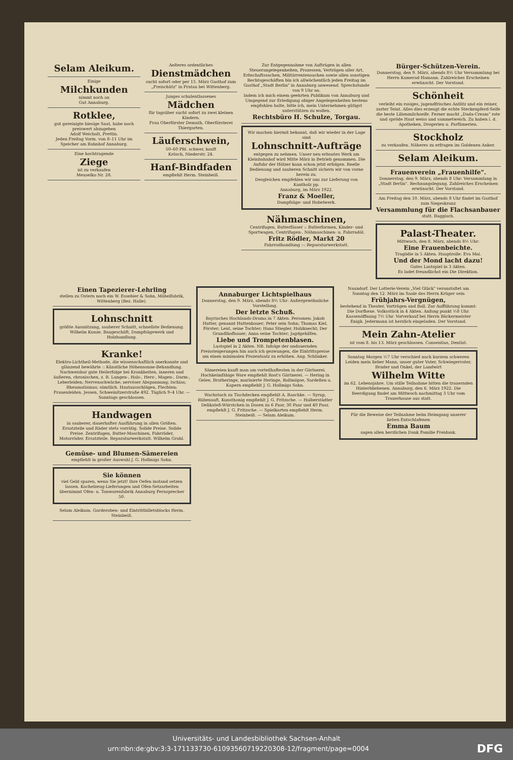Selam Aleikum.
Einige
Milchkunden
nimmt noch an
Gut Annaburg.
Rotklee,
gut gereinigte hiesige Saat, habe noch preiswert abzugeben
Adolf Weicholt, Prettin.
Jeden Freitag Vorm. von 8–11 Uhr im Speicher am Bahnhof Annaburg.
Eine hochtragende
Ziege
ist zu verkaufen
Meuselko Nr. 28.
Aelteres ordentliches
Dienstmädchen
sucht sofort oder per 15. März Gasthof zum „Freischütz" in Pratau bei Wittenberg.
Junges schulentlassenes
Mädchen
für tagsüber sucht sofort zu zwei kleinen Kindern.
Frau Oberförster Demuth, Oberförsterei Thiergarten.
Läuferschwein,
50–60 Pfd. schwer, kauft
Krösch, Niederstr. 24.
Hanf-Bindfaden
empfiehlt Herm. Steinbeiß.
Zur Entgegennahme von Aufträgen in allen Steuerangelegenheiten, Prozessen, Verträgen aller Art, Erbschaftssachen, Militärrentensachen sowie allen sonstigen Rechtsgeschäften bin ich allwöchentlich jeden Freitag im Gasthof „Stadt Berlin" in Annaburg anwesend. Sprechstunde von 9 Uhr an.
Indem ich mich einem geehrten Publikum von Annaburg und Umgegend zur Erledigung obiger Angelegenheiten bestens empfohlen halte, bitte ich, mein Unternehmen gütigst unterstützen zu wollen.
Rechtsbüro H. Schulze, Torgau.
Wir machen hiermit bekannt, daß wir wieder in der Lage sind
Lohnschnitt-Aufträge
entgegen zu nehmen. Unser neu erbautes Werk am Kleinbahnhof wird Mitte März in Betrieb genommen. Die Anfuhr der Hölzer kann schon jetzt erfolgen. Reelle Bedienung und sauberen Schnitt sichern wir von vorne herein zu.
Desgleichen empfehlen wir uns zur Lieferung von Kantholz pp.
Annaburg, im März 1922.
Franz & Moeller,
Dampfsäge- und Hobelwerk.
Nähmaschinen,
Centrifugen, Butterfässer :: Butterformen, Kinder- und Sportwagen, Centrifugen-, Nähmaschinen- u. Fahrradöl.
Fritz Rödler, Markt 20
Fahrradhandlung :-: Reparaturwerkstatt.
Bürger-Schützen-Verein.
Donnerstag, den 9. März, abends 8½ Uhr Versammlung bei Herrn Kamerad Hamann. Zahlreiches Erscheinen erwünscht. Der Vorstand.
Schönheit
verleiht ein rosiges, jugendfrisches Antlitz und ein reiner, zarter Teint. Alles dies erzeugt die echte Steckenpferd-Seife die beste Lilienmilchseife. Ferner macht „Dada-Cream" rote und spröde Haut weiss und sammetweich. Zu haben i. d. Apotheken, Drogerien u. Parfümerien.
Stockholz
zu verkaufen. Näheres zu erfragen im Goldenen Anker.
Selam Aleikum.
Frauenverein „Frauenhilfe".
Donnerstag, den 9. März, abends 8 Uhr: Versammlung in „Stadt Berlin". Rechnungslegung. Zahlreiches Erscheinen erwünscht. Der Vorstand.
Am Freitag den 10. März, abends 8 Uhr findet im Gasthof zum Siegeskranz
Versammlung für die Flachsanbauer
statt. Buggisch.
Palast-Theater.
Mittwoch, den 8. März, abends 8½ Uhr:
Eine Frauenbeichte.
Tragödie in 5 Akten. Hauptrolle: Eva Mai.
Und der Mond lacht dazu!
Gutes Lustspiel in 3 Akten.
Es ladet freundlichst ein Die Direktion.
Einen Tapezierer-Lehrling
stellen zu Ostern noch ein W. Essebier & Sohn, Möbelfabrik, Wittenberg (Bez. Halle).
Lohnschnitt
größte Ausnützung, sauberer Schnitt, schnellste Bedienung. Wilhelm Kunze, Baugeschäft, Dampfsägewerk und Holzhandlung.
Kranke!
Elektro-Lichtheil-Methode, die wissenschaftlich anerkannte und glänzend bewährte :: Künstliche Höhensonne-Behandlung. Nachweisbar gute Heilerfolge bei Krankheiten, inneren und äußeren, chronischen, z. B. Lungen-, Hals-, Herz-, Magen-, Darm-, Leberleiden; Nervenschwäche; nervöser Abspannung; Ischias; Rheumatismus; sämtlich. Hautausschlägen, Flechten; Frauenleiden. Jessen, Schweinitzerstraße 492. Täglich 9–4 Uhr. — Sonntags geschlossen.
Handwagen
in sauberer, dauerhafter Ausführung in allen Größen. Ersatzteile und Räder stets vorrätig. Solide Preise. Solide Preise. Zentrifugen, Butter-Maschinen, Fahrräder, Motorräder, Ersatzteile. Reparaturwerkstatt. Wilhelm Grahl.
Gemüse- und Blumen-Sämereien
empfiehlt in großer Auswahl J. G. Hollmigs Sohn.
Sie können
viel Geld sparen, wenn Sie jetzt! Ihre Oefen instand setzen lassen. Kachelzeug-Lieferungen und Ofen-Setzarbeiten übernimmt Ofen- u. Tonwarenfabrik Annaburg Fernsprecher 50.
Selam Aleikum. Garderoben- und Eintrittbilletsblocks Herm. Steinbeiß.
Annaburger Lichtspielhaus
Donnerstag, den 9. März, abends 8½ Uhr: Außergewöhnliche Vorstellung.
Der letzte Schuß.
Bayrisches Hochlands-Drama in 7 Akten. Personen: Jakob Hutter, genannt Huttenbauer; Peter sein Sohn; Thomas Kiel, Förster; Lent, seine Tochter; Hans Stiegler, Holzknecht; Der Grundlhofbauer; Anna seine Tochter; Jagdgehilfen.
Liebe und Trompetenblasen.
Lustspiel in 2 Akten. NB. Infolge der andauernden Preissteigerungen bin auch ich gezwungen, die Eintrittspreise um einen minimalen Prozentsatz zu erhöhen. Aug. Schlinker.
Sämereien kauft man am vorteilhaftesten in der Gärtnerei. Hochkeimfähige Ware empfiehlt Rost's Gärtnerei. — Hering in Gelee, Bratheringe, marinierte Heringe, Rollmöpse, Sardellen u. Kapern empfiehlt J. G. Hollmigs Sohn.
Wachstuch zu Tischdecken empfiehlt A. Raschke. — Syrup, Rübensaft, Kunsthonig empfiehlt J. G. Fritzsche. — Halberstädter Delikateß-Würstchen in Dosen zu 6 Paar, 30 Paar und 40 Paar, empfiehlt J. G. Fritzsche. — Spielkarten empfiehlt Herm. Steinbeiß. — Selam Aleikum.
Naundorf. Der Lotterie-Verein „Viel Glück" veranstaltet am Sonntag den 12. März im Saale des Herrn Krüger sein
Frühjahrs-Vergnügen,
bestehend in Theater, Vorträgen und Ball. Zur Aufführung kommt: Die Dorfhexe. Volksstück in 4 Akten. Anfang punkt ½8 Uhr. Kassenöffnung 7½ Uhr. Vorverkauf bei Herrn Bäckermeister Enigk. Jedermann ist herzlich eingeladen. Der Vorstand.
Mein Zahn-Atelier
ist vom 8. bis 13. März geschlossen. Consentius, Dentist.
Sonntag Morgen ½7 Uhr verschied nach kurzem schweren Leiden mein lieber Mann, unser guter Vater, Schwiegervater, Bruder und Onkel, der Landwirt
Wilhelm Witte
im 62. Lebensjahre. Um stille Teilnahme bitten die trauernden Hinterbliebenen. Annaburg, den 6. März 1922. Die Beerdigung findet am Mittwoch nachmittag 3 Uhr vom Trauerhause aus statt.
Für die Beweise der Teilnahme beim Heimgang unserer lieben Entschlafenen
Emma Baum
sagen allen herzlichen Dank Familie Freidank.
Universitäts- und Landesbibliothek Sachsen-Anhalt
urn:nbn:de:gbv:3:3-171133730-610935607192203​08-12/fragment/page=0004 DFG